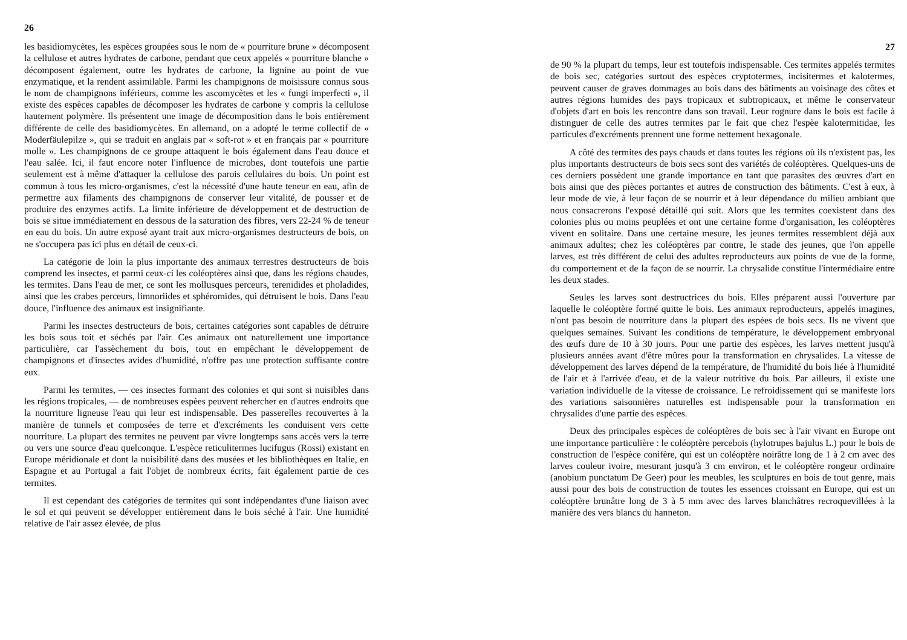26
les basidiomycètes, les espèces groupées sous le nom de « pourriture brune » décomposent la cellulose et autres hydrates de carbone, pendant que ceux appelés « pourriture blanche » décomposent également, outre les hydrates de carbone, la lignine au point de vue enzymatique, et la rendent assimilable. Parmi les champignons de moisissure connus sous le nom de champignons inférieurs, comme les ascomycètes et les « fungi imperfecti », il existe des espèces capables de décomposer les hydrates de carbone y compris la cellulose hautement polymère. Ils présentent une image de décomposition dans le bois entièrement différente de celle des basidiomycètes. En allemand, on a adopté le terme collectif de « Moderfäulepilze », qui se traduit en anglais par « soft-rot » et en français par « pourriture molle ». Les champignons de ce groupe attaquent le bois également dans l'eau douce et l'eau salée. Ici, il faut encore noter l'influence de microbes, dont toutefois une partie seulement est à même d'attaquer la cellulose des parois cellulaires du bois. Un point est commun à tous les micro-organismes, c'est la nécessité d'une haute teneur en eau, afin de permettre aux filaments des champignons de conserver leur vitalité, de pousser et de produire des enzymes actifs. La limite inférieure de développement et de destruction de bois se situe immédiatement en dessous de la saturation des fibres, vers 22-24 % de teneur en eau du bois. Un autre exposé ayant trait aux micro-organismes destructeurs de bois, on ne s'occupera pas ici plus en détail de ceux-ci.
La catégorie de loin la plus importante des animaux terrestres destructeurs de bois comprend les insectes, et parmi ceux-ci les coléoptères ainsi que, dans les régions chaudes, les termites. Dans l'eau de mer, ce sont les mollusques perceurs, terenidides et pholadides, ainsi que les crabes perceurs, limnoriides et sphéromides, qui détruisent le bois. Dans l'eau douce, l'influence des animaux est insignifiante.
Parmi les insectes destructeurs de bois, certaines catégories sont capables de détruire les bois sous toit et séchés par l'air. Ces animaux ont naturellement une importance particulière, car l'assèchement du bois, tout en empêchant le développement de champignons et d'insectes avides d'humidité, n'offre pas une protection suffisante contre eux.
Parmi les termites, — ces insectes formant des colonies et qui sont si nuisibles dans les régions tropicales, — de nombreuses espèes peuvent rehercher en d'autres endroits que la nourriture ligneuse l'eau qui leur est indispensable. Des passerelles recouvertes à la manière de tunnels et composées de terre et d'excréments les conduisent vers cette nourriture. La plupart des termites ne peuvent par vivre longtemps sans accès vers la terre ou vers une source d'eau quelconque. L'espèce reticulitermes lucifugus (Rossi) existant en Europe méridionale et dont la nuisibilité dans des musées et les bibliothèques en Italie, en Espagne et au Portugal a fait l'objet de nombreux écrits, fait également partie de ces termites.
Il est cependant des catégories de termites qui sont indépendantes d'une liaison avec le sol et qui peuvent se développer entièrement dans le bois séché à l'air. Une humidité relative de l'air assez élevée, de plus
27
de 90 % la plupart du temps, leur est toutefois indispensable. Ces termites appelés termites de bois sec, catégories surtout des espèces cryptotermes, incisitermes et kalotermes, peuvent causer de graves dommages au bois dans des bâtiments au voisinage des côtes et autres régions humides des pays tropicaux et subtropicaux, et même le conservateur d'objets d'art en bois les rencontre dans son travail. Leur rognure dans le bois est facile à distinguer de celle des autres termites par le fait que chez l'espèe kalotermitidae, les particules d'excréments prennent une forme nettement hexagonale.
A côté des termites des pays chauds et dans toutes les régions où ils n'existent pas, les plus importants destructeurs de bois secs sont des variétés de coléoptères. Quelques-uns de ces derniers possèdent une grande importance en tant que parasites des œuvres d'art en bois ainsi que des pièces portantes et autres de construction des bâtiments. C'est à eux, à leur mode de vie, à leur façon de se nourrir et à leur dépendance du milieu ambiant que nous consacrerons l'exposé détaillé qui suit. Alors que les termites coexistent dans des colonies plus ou moins peuplées et ont une certaine forme d'organisation, les coléoptères vivent en solitaire. Dans une certaine mesure, les jeunes termites ressemblent déjà aux animaux adultes; chez les coléoptères par contre, le stade des jeunes, que l'on appelle larves, est très différent de celui des adultes reproducteurs aux points de vue de la forme, du comportement et de la façon de se nourrir. La chrysalide constitue l'intermédiaire entre les deux stades.
Seules les larves sont destructrices du bois. Elles préparent aussi l'ouverture par laquelle le coléoptère formé quitte le bois. Les animaux reproducteurs, appelés imagines, n'ont pas besoin de nourriture dans la plupart des espèes de bois secs. Ils ne vivent que quelques semaines. Suivant les conditions de température, le développement embryonal des œufs dure de 10 à 30 jours. Pour une partie des espèces, les larves mettent jusqu'à plusieurs années avant d'être mûres pour la transformation en chrysalides. La vitesse de développement des larves dépend de la température, de l'humidité du bois liée à l'humidité de l'air et à l'arrivée d'eau, et de la valeur nutritive du bois. Par ailleurs, il existe une variation individuelle de la vitesse de croissance. Le refroidissement qui se manifeste lors des variations saisonnières naturelles est indispensable pour la transformation en chrysalides d'une partie des espèces.
Deux des principales espèces de coléoptères de bois sec à l'air vivant en Europe ont une importance particulière : le coléoptère percebois (hylotrupes bajulus L.) pour le bois de construction de l'espèce conifère, qui est un coléoptère noirâtre long de 1 à 2 cm avec des larves couleur ivoire, mesurant jusqu'à 3 cm environ, et le coléoptère rongeur ordinaire (anobium punctatum De Geer) pour les meubles, les sculptures en bois de tout genre, mais aussi pour des bois de construction de toutes les essences croissant en Europe, qui est un coléoptère brunâtre long de 3 à 5 mm avec des larves blanchâtres recroquevillées à la manière des vers blancs du hanneton.